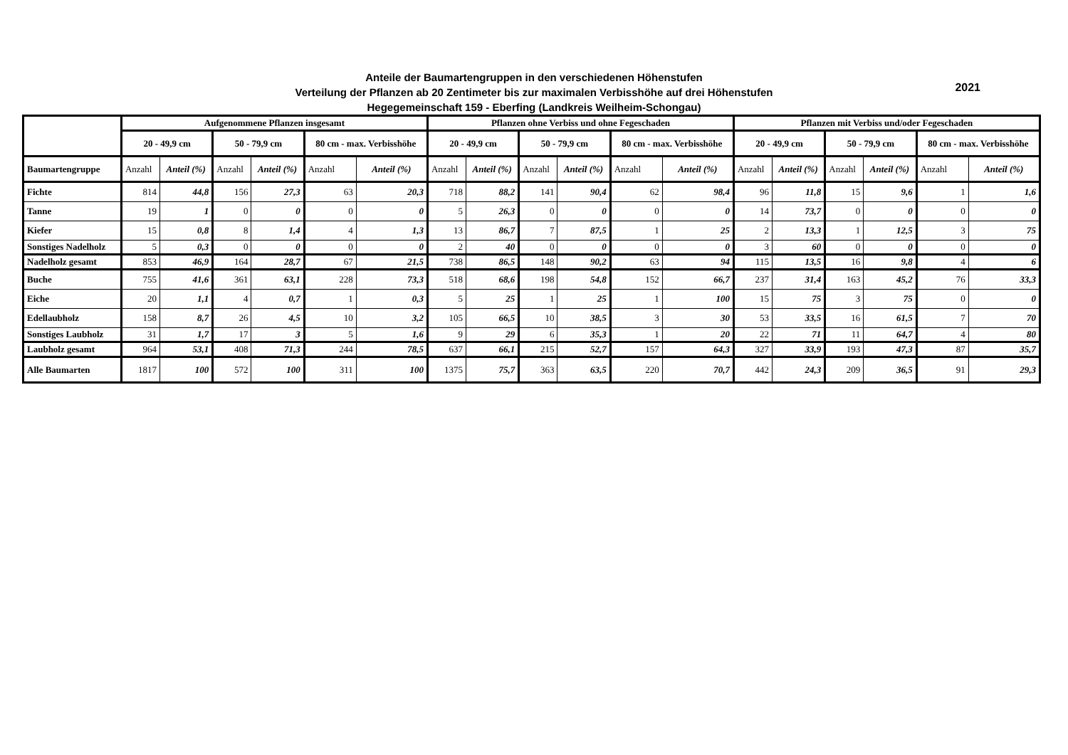Anteile der Baumartengruppen in den verschiedenen Höhenstufen
Verteilung der Pflanzen ab 20 Zentimeter bis zur maximalen Verbisshöhe auf drei Höhenstufen
Hegegemeinschaft 159 - Eberfing (Landkreis Weilheim-Schongau)
2021
| | Aufgenommene Pflanzen insgesamt | | | | | | Pflanzen ohne Verbiss und ohne Fegeschaden | | | | | | Pflanzen mit Verbiss und/oder Fegeschaden | | | | | |
| --- | --- | --- | --- | --- | --- | --- | --- | --- | --- | --- | --- | --- | --- | --- | --- | --- | --- | --- |
| | 20 - 49,9 cm | | 50 - 79,9 cm | | 80 cm - max. Verbisshöhe | | 20 - 49,9 cm | | 50 - 79,9 cm | | 80 cm - max. Verbisshöhe | | 20 - 49,9 cm | | 50 - 79,9 cm | | 80 cm - max. Verbisshöhe | |
| Baumartengruppe | Anzahl | Anteil (%) | Anzahl | Anteil (%) | Anzahl | Anteil (%) | Anzahl | Anteil (%) | Anzahl | Anteil (%) | Anzahl | Anteil (%) | Anzahl | Anteil (%) | Anzahl | Anteil (%) | Anzahl | Anteil (%) |
| Fichte | 814 | 44,8 | 156 | 27,3 | 63 | 20,3 | 718 | 88,2 | 141 | 90,4 | 62 | 98,4 | 96 | 11,8 | 15 | 9,6 | 1 | 1,6 |
| Tanne | 19 | 1 | 0 | 0 | 0 | 0 | 5 | 26,3 | 0 | 0 | 0 | 0 | 14 | 73,7 | 0 | 0 | 0 | 0 |
| Kiefer | 15 | 0,8 | 8 | 1,4 | 4 | 1,3 | 13 | 86,7 | 7 | 87,5 | 1 | 25 | 2 | 13,3 | 1 | 12,5 | 3 | 75 |
| Sonstiges Nadelholz | 5 | 0,3 | 0 | 0 | 0 | 0 | 2 | 40 | 0 | 0 | 0 | 0 | 3 | 60 | 0 | 0 | 0 | 0 |
| Nadelholz gesamt | 853 | 46,9 | 164 | 28,7 | 67 | 21,5 | 738 | 86,5 | 148 | 90,2 | 63 | 94 | 115 | 13,5 | 16 | 9,8 | 4 | 6 |
| Buche | 755 | 41,6 | 361 | 63,1 | 228 | 73,3 | 518 | 68,6 | 198 | 54,8 | 152 | 66,7 | 237 | 31,4 | 163 | 45,2 | 76 | 33,3 |
| Eiche | 20 | 1,1 | 4 | 0,7 | 1 | 0,3 | 5 | 25 | 1 | 25 | 1 | 100 | 15 | 75 | 3 | 75 | 0 | 0 |
| Edellaubholz | 158 | 8,7 | 26 | 4,5 | 10 | 3,2 | 105 | 66,5 | 10 | 38,5 | 3 | 30 | 53 | 33,5 | 16 | 61,5 | 7 | 70 |
| Sonstiges Laubholz | 31 | 1,7 | 17 | 3 | 5 | 1,6 | 9 | 29 | 6 | 35,3 | 1 | 20 | 22 | 71 | 11 | 64,7 | 4 | 80 |
| Laubholz gesamt | 964 | 53,1 | 408 | 71,3 | 244 | 78,5 | 637 | 66,1 | 215 | 52,7 | 157 | 64,3 | 327 | 33,9 | 193 | 47,3 | 87 | 35,7 |
| Alle Baumarten | 1817 | 100 | 572 | 100 | 311 | 100 | 1375 | 75,7 | 363 | 63,5 | 220 | 70,7 | 442 | 24,3 | 209 | 36,5 | 91 | 29,3 |